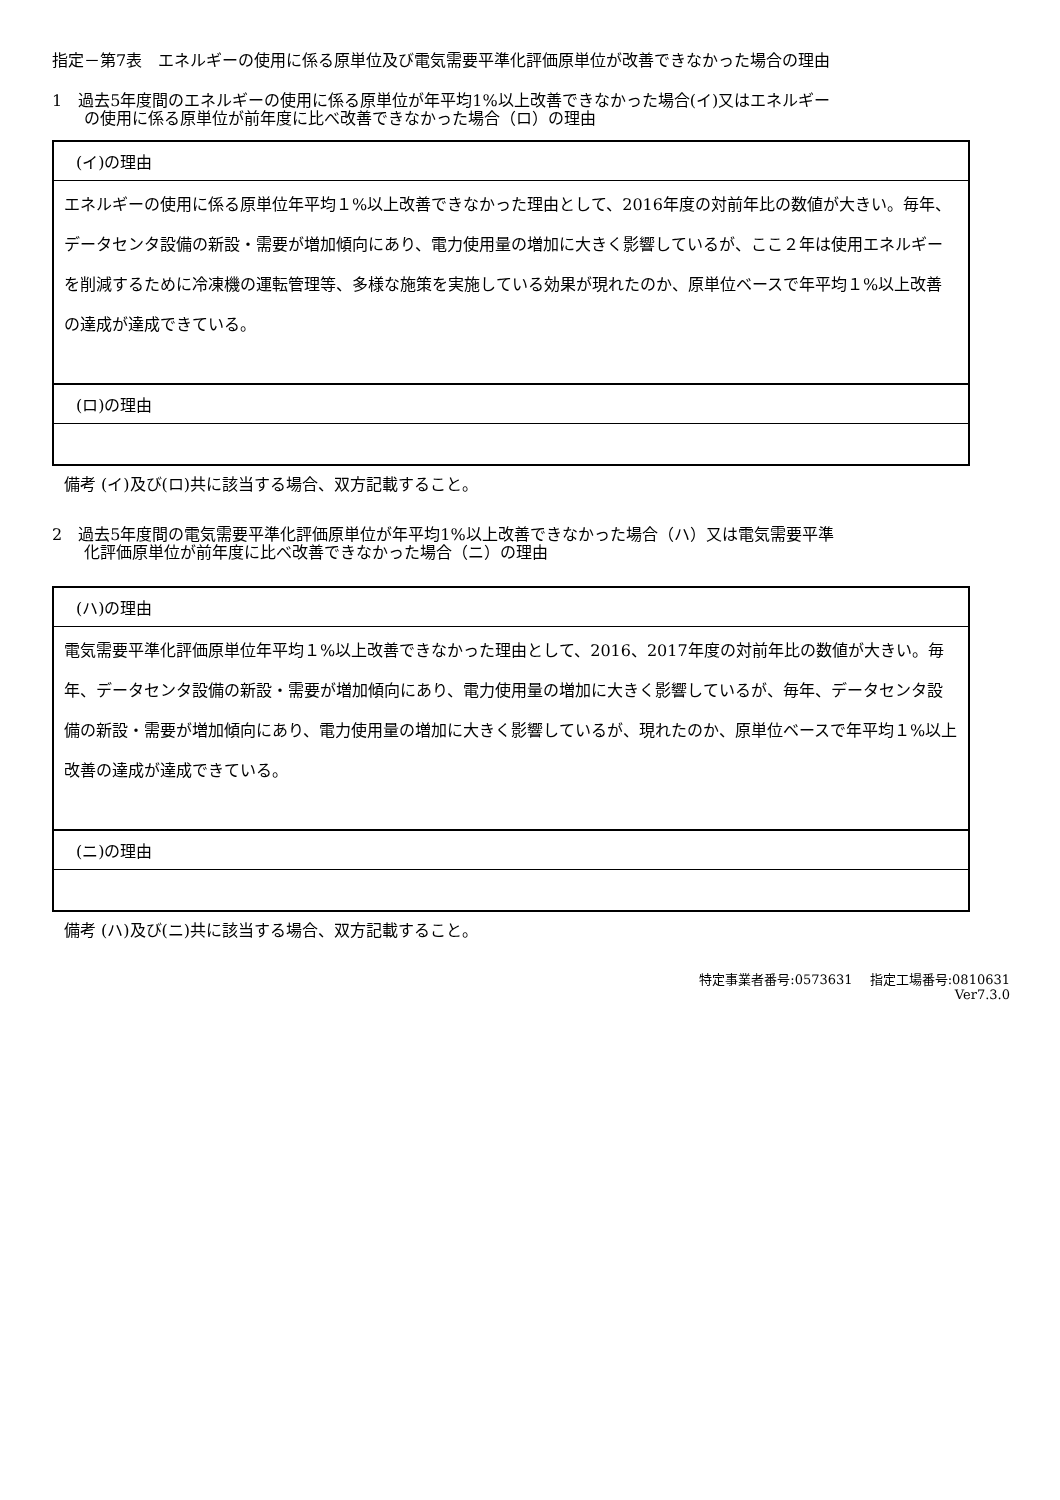指定－第7表　エネルギーの使用に係る原単位及び電気需要平準化評価原単位が改善できなかった場合の理由
1　過去5年度間のエネルギーの使用に係る原単位が年平均1%以上改善できなかった場合(イ)又はエネルギー
　　の使用に係る原単位が前年度に比べ改善できなかった場合（ロ）の理由
| (イ)の理由 |
| エネルギーの使用に係る原単位年平均１%以上改善できなかった理由として、2016年度の対前年比の数値が大きい。毎年、データセンタ設備の新設・需要が増加傾向にあり、電力使用量の増加に大きく影響しているが、ここ２年は使用エネルギーを削減するために冷凍機の運転管理等、多様な施策を実施している効果が現れたのか、原単位ベースで年平均１%以上改善の達成が達成できている。 |
| (ロ)の理由 |
備考 (イ)及び(ロ)共に該当する場合、双方記載すること。
2　過去5年度間の電気需要平準化評価原単位が年平均1%以上改善できなかった場合（ハ）又は電気需要平準
　　化評価原単位が前年度に比べ改善できなかった場合（ニ）の理由
| (ハ)の理由 |
| 電気需要平準化評価原単位年平均１%以上改善できなかった理由として、2016、2017年度の対前年比の数値が大きい。毎年、データセンタ設備の新設・需要が増加傾向にあり、電力使用量の増加に大きく影響しているが、毎年、データセンタ設備の新設・需要が増加傾向にあり、電力使用量の増加に大きく影響しているが、現れたのか、原単位ベースで年平均１%以上改善の達成が達成できている。 |
| (ニ)の理由 |
備考 (ハ)及び(ニ)共に該当する場合、双方記載すること。
特定事業者番号:0573631　 指定工場番号:0810631
Ver7.3.0